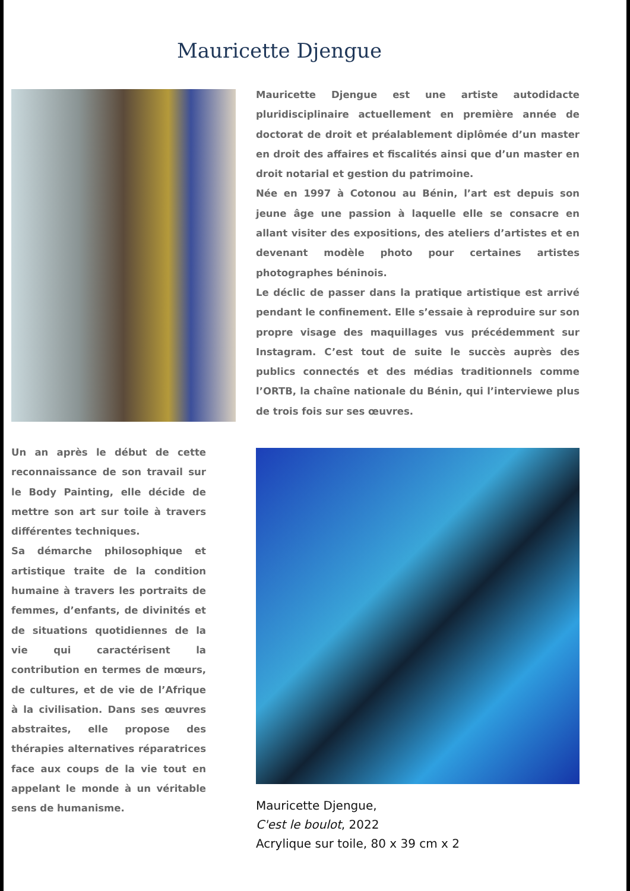Mauricette Djengue
Un an après le début de cette reconnaissance de son travail sur le Body Painting, elle décide de mettre son art sur toile à travers différentes techniques.
Sa démarche philosophique et artistique traite de la condition humaine à travers les portraits de femmes, d’enfants, de divinités et de situations quotidiennes de la vie qui caractérisent la contribution en termes de mœurs, de cultures, et de vie de l’Afrique à la civilisation. Dans ses œuvres abstraites, elle propose des thérapies alternatives réparatrices face aux coups de la vie tout en appelant le monde à un véritable sens de humanisme.
Mauricette Djengue est une artiste autodidacte pluridisciplinaire actuellement en première année de doctorat de droit et préalablement diplômée d’un master en droit des affaires et fiscalités ainsi que d’un master en droit notarial et gestion du patrimoine.
Née en 1997 à Cotonou au Bénin, l’art est depuis son jeune âge une passion à laquelle elle se consacre en allant visiter des expositions, des ateliers d’artistes et en devenant modèle photo pour certaines artistes photographes béninois.
Le déclic de passer dans la pratique artistique est arrivé pendant le confinement. Elle s’essaie à reproduire sur son propre visage des maquillages vus précédemment sur Instagram. C’est tout de suite le succès auprès des publics connectés et des médias traditionnels comme l’ORTB, la chaîne nationale du Bénin, qui l’interviewe plus de trois fois sur ses œuvres.
Mauricette Djengue,
C'est le boulot, 2022
Acrylique sur toile, 80 x 39 cm x 2